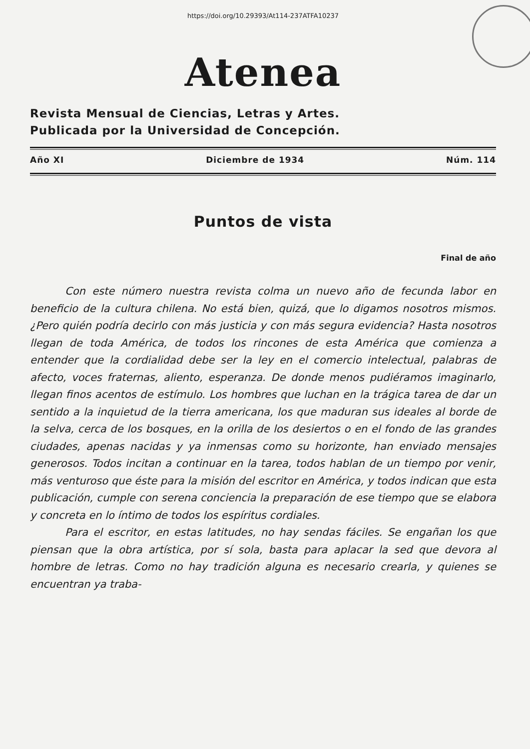https://doi.org/10.29393/At114-237ATFA10237
Atenea
Revista Mensual de Ciencias, Letras y Artes.
Publicada por la Universidad de Concepción.
Año XI Diciembre de 1934 Núm. 114
Puntos de vista
Final de año
Con este número nuestra revista colma un nuevo año de fecunda labor en beneficio de la cultura chilena. No está bien, quizá, que lo digamos nosotros mismos. ¿Pero quién podría decirlo con más justicia y con más segura evidencia? Hasta nosotros llegan de toda América, de todos los rincones de esta América que comienza a entender que la cordialidad debe ser la ley en el comercio intelectual, palabras de afecto, voces fraternas, aliento, esperanza. De donde menos pudiéramos imaginarlo, llegan finos acentos de estímulo. Los hombres que luchan en la trágica tarea de dar un sentido a la inquietud de la tierra americana, los que maduran sus ideales al borde de la selva, cerca de los bosques, en la orilla de los desiertos o en el fondo de las grandes ciudades, apenas nacidas y ya inmensas como su horizonte, han enviado mensajes generosos. Todos incitan a continuar en la tarea, todos hablan de un tiempo por venir, más venturoso que éste para la misión del escritor en América, y todos indican que esta publicación, cumple con serena conciencia la preparación de ese tiempo que se elabora y concreta en lo íntimo de todos los espíritus cordiales.
Para el escritor, en estas latitudes, no hay sendas fáciles. Se engañan los que piensan que la obra artística, por sí sola, basta para aplacar la sed que devora al hombre de letras. Como no hay tradición alguna es necesario crearla, y quienes se encuentran ya traba-